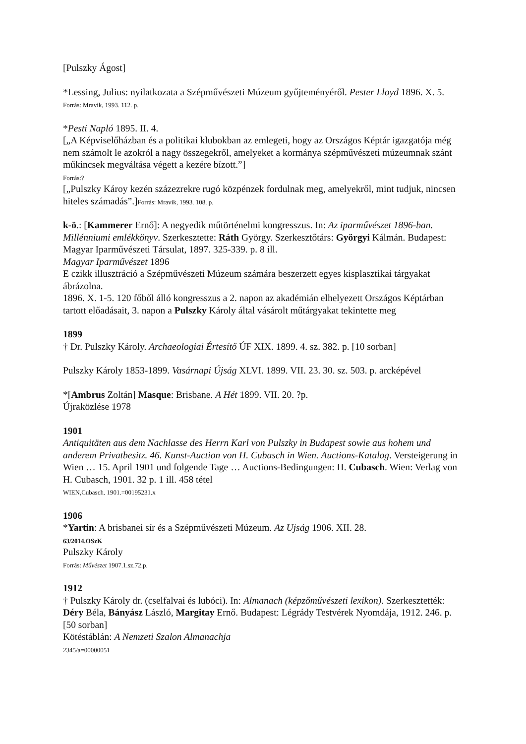[Pulszky Ágost]
*Lessing, Julius: nyilatkozata a Szépművészeti Múzeum gyűjteményéről. Pester Lloyd 1896. X. 5.
Forrás: Mravik, 1993. 112. p.
*Pesti Napló 1895. II. 4.
[„A Képviselőházban és a politikai klubokban az emlegeti, hogy az Országos Képtár igazgatója még nem számolt le azokról a nagy összegekről, amelyeket a kormánya szépművészeti múzeumnak szánt műkincsek megváltása végett a kezére bízott.”]
Forrás:?
[„Pulszky Károy kezén százezrekre rugó közpénzek fordulnak meg, amelyekről, mint tudjuk, nincsen hiteles számadás”.]Forrás: Mravik, 1993. 108. p.
k-ö.: [Kammerer Ernő]: A negyedik műtörténelmi kongresszus. In: Az iparművészet 1896-ban. Millénniumi emlékkönyv. Szerkesztette: Ráth György. Szerkesztőtárs: Györgyi Kálmán. Budapest: Magyar Iparművészeti Társulat, 1897. 325-339. p. 8 ill.
Magyar Iparművészet 1896
E czikk illusztráció a Szépművészeti Múzeum számára beszerzett egyes kisplasztikai tárgyakat ábrázolna.
1896. X. 1-5. 120 főből álló kongresszus a 2. napon az akadémián elhelyezett Országos Képtárban tartott előadásait, 3. napon a Pulszky Károly által vásárolt műtárgyakat tekintette meg
1899
† Dr. Pulszky Károly. Archaeologiai Értesítő ÚF XIX. 1899. 4. sz. 382. p. [10 sorban]
Pulszky Károly 1853-1899. Vasárnapi Újság XLVI. 1899. VII. 23. 30. sz. 503. p. arcképével
*[Ambrus Zoltán] Masque: Brisbane. A Hét 1899. VII. 20. ?p.
Újraközlése 1978
1901
Antiquitäten aus dem Nachlasse des Herrn Karl von Pulszky in Budapest sowie aus hohem und anderem Privatbesitz. 46. Kunst-Auction von H. Cubasch in Wien. Auctions-Katalog. Versteigerung in Wien … 15. April 1901 und folgende Tage … Auctions-Bedingungen: H. Cubasch. Wien: Verlag von H. Cubasch, 1901. 32 p. 1 ill. 458 tétel
WIEN,Cubasch. 1901.=00195231.x
1906
*Yartin: A brisbanei sír és a Szépművészeti Múzeum. Az Ujság 1906. XII. 28.
63/2014.OSzK
Pulszky Károly
Forrás: Művészet 1907.1.sz.72.p.
1912
† Pulszky Károly dr. (cselfalvai és lubóci). In: Almanach (képzőművészeti lexikon). Szerkesztették: Déry Béla, Bányász László, Margitay Ernő. Budapest: Légrády Testvérek Nyomdája, 1912. 246. p. [50 sorban]
Kötéstáblán: A Nemzeti Szalon Almanachja
2345/a=00000051